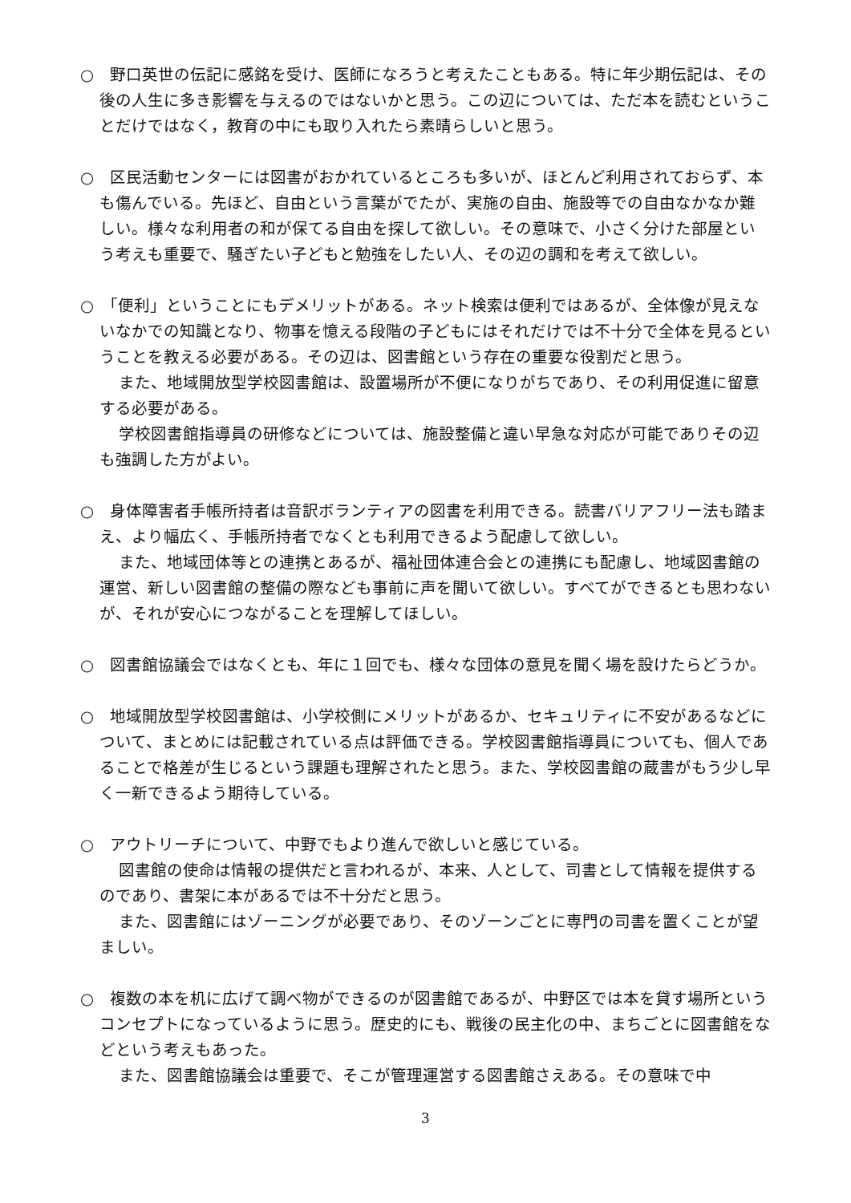○　野口英世の伝記に感銘を受け、医師になろうと考えたこともある。特に年少期伝記は、その後の人生に多き影響を与えるのではないかと思う。この辺については、ただ本を読むということだけではなく，教育の中にも取り入れたら素晴らしいと思う。
○　区民活動センターには図書がおかれているところも多いが、ほとんど利用されておらず、本も傷んでいる。先ほど、自由という言葉がでたが、実施の自由、施設等での自由なかなか難しい。様々な利用者の和が保てる自由を探して欲しい。その意味で、小さく分けた部屋という考えも重要で、騒ぎたい子どもと勉強をしたい人、その辺の調和を考えて欲しい。
○　「便利」ということにもデメリットがある。ネット検索は便利ではあるが、全体像が見えないなかでの知識となり、物事を憶える段階の子どもにはそれだけでは不十分で全体を見るということを教える必要がある。その辺は、図書館という存在の重要な役割だと思う。
また、地域開放型学校図書館は、設置場所が不便になりがちであり、その利用促進に留意する必要がある。
学校図書館指導員の研修などについては、施設整備と違い早急な対応が可能でありその辺も強調した方がよい。
○　身体障害者手帳所持者は音訳ボランティアの図書を利用できる。読書バリアフリー法も踏まえ、より幅広く、手帳所持者でなくとも利用できるよう配慮して欲しい。
また、地域団体等との連携とあるが、福祉団体連合会との連携にも配慮し、地域図書館の運営、新しい図書館の整備の際なども事前に声を聞いて欲しい。すべてができるとも思わないが、それが安心につながることを理解してほしい。
○　図書館協議会ではなくとも、年に１回でも、様々な団体の意見を聞く場を設けたらどうか。
○　地域開放型学校図書館は、小学校側にメリットがあるか、セキュリティに不安があるなどについて、まとめには記載されている点は評価できる。学校図書館指導員についても、個人であることで格差が生じるという課題も理解されたと思う。また、学校図書館の蔵書がもう少し早く一新できるよう期待している。
○　アウトリーチについて、中野でもより進んで欲しいと感じている。
図書館の使命は情報の提供だと言われるが、本来、人として、司書として情報を提供するのであり、書架に本があるでは不十分だと思う。
また、図書館にはゾーニングが必要であり、そのゾーンごとに専門の司書を置くことが望ましい。
○　複数の本を机に広げて調べ物ができるのが図書館であるが、中野区では本を貸す場所というコンセプトになっているように思う。歴史的にも、戦後の民主化の中、まちごとに図書館をなどという考えもあった。
また、図書館協議会は重要で、そこが管理運営する図書館さえある。その意味で中
3